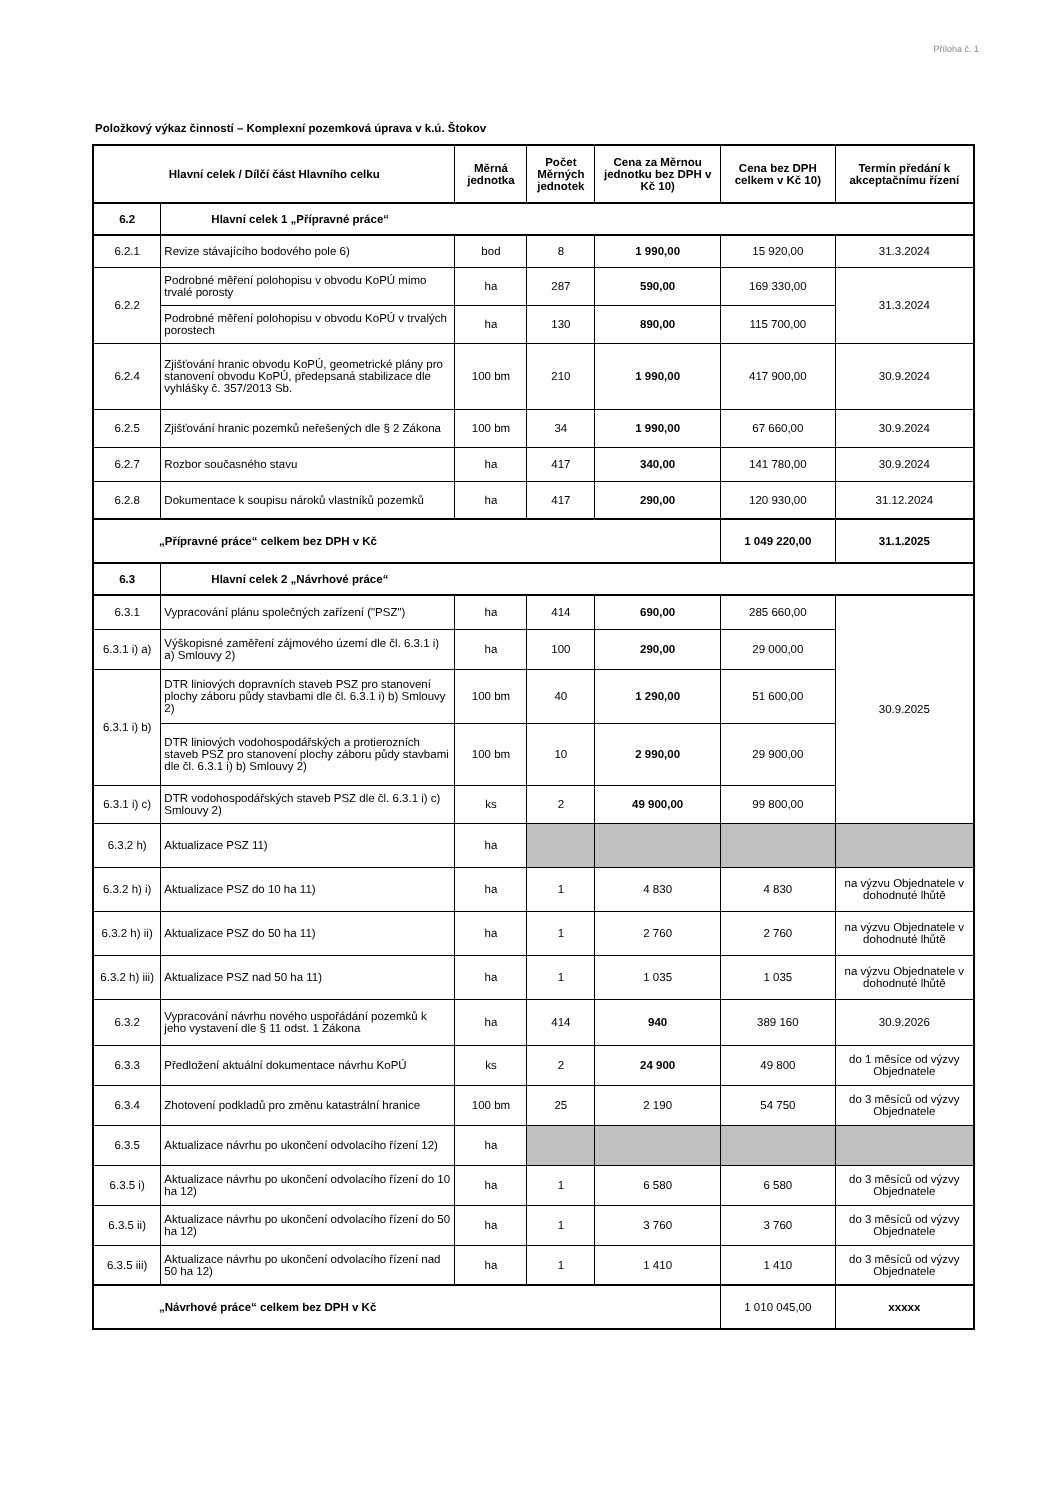Příloha č. 1
Položkový výkaz činností – Komplexní pozemková úprava v k.ú. Štokov
| Hlavní celek / Dílčí část Hlavního celku | | Měrná jednotka | Počet Měrných jednotek | Cena za Měrnou jednotku bez DPH v Kč 10) | Cena bez DPH celkem v Kč 10) | Termín předání k akceptačnímu řízení |
| --- | --- | --- | --- | --- | --- | --- |
| 6.2 | Hlavní celek 1 „Přípravné práce“ | | | | | |
| 6.2.1 | Revize stávajícího bodového pole 6) | bod | 8 | 1 990,00 | 15 920,00 | 31.3.2024 |
| 6.2.2 | Podrobné měření polohopisu v obvodu KoPÚ mimo trvalé porosty | ha | 287 | 590,00 | 169 330,00 | 31.3.2024 |
| | Podrobné měření polohopisu v obvodu KoPÚ v trvalých porostech | ha | 130 | 890,00 | 115 700,00 | |
| 6.2.4 | Zjišťování hranic obvodu KoPÚ, geometrické plány pro stanovení obvodu KoPÚ, předepsaná stabilizace dle vyhlášky č. 357/2013 Sb. | 100 bm | 210 | 1 990,00 | 417 900,00 | 30.9.2024 |
| 6.2.5 | Zjišťování hranic pozemků neřešených dle § 2 Zákona | 100 bm | 34 | 1 990,00 | 67 660,00 | 30.9.2024 |
| 6.2.7 | Rozbor současného stavu | ha | 417 | 340,00 | 141 780,00 | 30.9.2024 |
| 6.2.8 | Dokumentace k soupisu nároků vlastníků pozemků | ha | 417 | 290,00 | 120 930,00 | 31.12.2024 |
| „Přípravné práce“ celkem bez DPH v Kč | | | | | 1 049 220,00 | 31.1.2025 |
| 6.3 | Hlavní celek 2 „Návrhové práce“ | | | | | |
| 6.3.1 | Vypracování plánu společných zařízení ("PSZ") | ha | 414 | 690,00 | 285 660,00 | 30.9.2025 |
| 6.3.1 i) a) | Výškopisné zaměření zájmového území dle čl. 6.3.1 i) a) Smlouvy 2) | ha | 100 | 290,00 | 29 000,00 | |
| 6.3.1 i) b) | DTR liniových dopravních staveb PSZ pro stanovení plochy záboru půdy stavbami dle čl. 6.3.1 i) b) Smlouvy 2) | 100 bm | 40 | 1 290,00 | 51 600,00 | |
| | DTR liniových vodohospodářských a protierozních staveb PSZ pro stanovení plochy záboru půdy stavbami dle čl. 6.3.1 i) b) Smlouvy 2) | 100 bm | 10 | 2 990,00 | 29 900,00 | |
| 6.3.1 i) c) | DTR vodohospodářských staveb PSZ dle čl. 6.3.1 i) c) Smlouvy 2) | ks | 2 | 49 900,00 | 99 800,00 | |
| 6.3.2 h) | Aktualizace PSZ 11) | ha | | | | |
| 6.3.2 h) i) | Aktualizace PSZ do 10 ha 11) | ha | 1 | 4 830 | 4 830 | na výzvu Objednatele v dohodnuté lhůtě |
| 6.3.2 h) ii) | Aktualizace PSZ do 50 ha 11) | ha | 1 | 2 760 | 2 760 | na výzvu Objednatele v dohodnuté lhůtě |
| 6.3.2 h) iii) | Aktualizace PSZ nad 50 ha 11) | ha | 1 | 1 035 | 1 035 | na výzvu Objednatele v dohodnuté lhůtě |
| 6.3.2 | Vypracování návrhu nového uspořádání pozemků k jeho vystavení dle § 11 odst. 1 Zákona | ha | 414 | 940 | 389 160 | 30.9.2026 |
| 6.3.3 | Předložení aktuální dokumentace návrhu KoPÚ | ks | 2 | 24 900 | 49 800 | do 1 měsíce od výzvy Objednatele |
| 6.3.4 | Zhotovení podkladů pro změnu katastrální hranice | 100 bm | 25 | 2 190 | 54 750 | do 3 měsíců od výzvy Objednatele |
| 6.3.5 | Aktualizace návrhu po ukončení odvolacího řízení 12) | ha | | | | |
| 6.3.5 i) | Aktualizace návrhu po ukončení odvolacího řízení do 10 ha 12) | ha | 1 | 6 580 | 6 580 | do 3 měsíců od výzvy Objednatele |
| 6.3.5 ii) | Aktualizace návrhu po ukončení odvolacího řízení do 50 ha 12) | ha | 1 | 3 760 | 3 760 | do 3 měsíců od výzvy Objednatele |
| 6.3.5 iii) | Aktualizace návrhu po ukončení odvolacího řízení nad 50 ha 12) | ha | 1 | 1 410 | 1 410 | do 3 měsíců od výzvy Objednatele |
| „Návrhové práce“ celkem bez DPH v Kč | | | | | 1 010 045,00 | xxxxx |